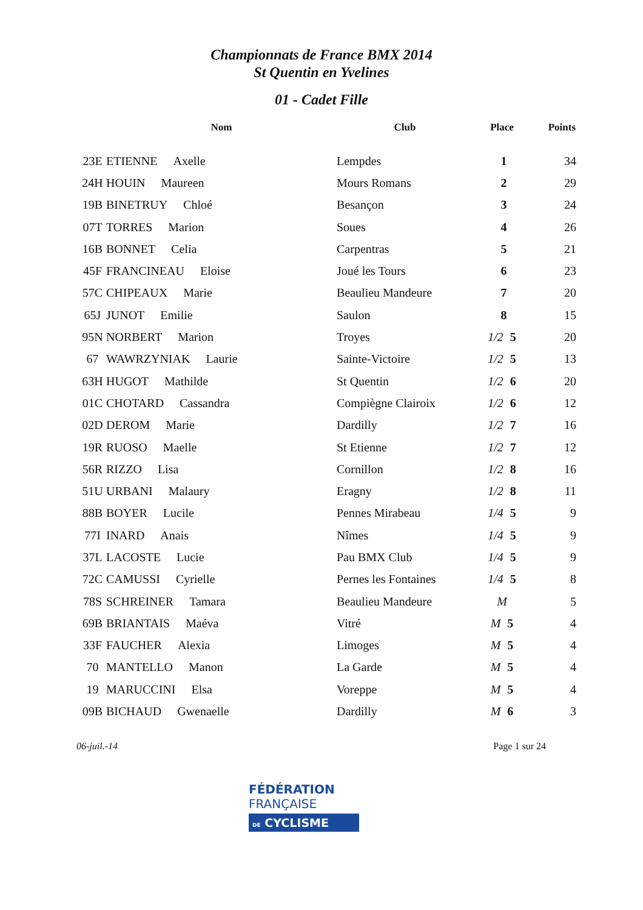Championnats de France BMX 2014
St Quentin en Yvelines
01 - Cadet Fille
| | Nom | Club | Place | Points |
| --- | --- | --- | --- | --- |
| 23E | ETIENNE Axelle | Lempdes | 1 | 34 |
| 24H | HOUIN Maureen | Mours Romans | 2 | 29 |
| 19B | BINETRUY Chloé | Besançon | 3 | 24 |
| 07T | TORRES Marion | Soues | 4 | 26 |
| 16B | BONNET Celia | Carpentras | 5 | 21 |
| 45F | FRANCINEAU Eloise | Joué les Tours | 6 | 23 |
| 57C | CHIPEAUX Marie | Beaulieu Mandeure | 7 | 20 |
| 65J | JUNOT Emilie | Saulon | 8 | 15 |
| 95N | NORBERT Marion | Troyes | 1/2 5 | 20 |
| 67 | WAWRZYNIAK Laurie | Sainte-Victoire | 1/2 5 | 13 |
| 63H | HUGOT Mathilde | St Quentin | 1/2 6 | 20 |
| 01C | CHOTARD Cassandra | Compiègne Clairoix | 1/2 6 | 12 |
| 02D | DEROM Marie | Dardilly | 1/2 7 | 16 |
| 19R | RUOSO Maelle | St Etienne | 1/2 7 | 12 |
| 56R | RIZZO Lisa | Cornillon | 1/2 8 | 16 |
| 51U | URBANI Malaury | Eragny | 1/2 8 | 11 |
| 88B | BOYER Lucile | Pennes Mirabeau | 1/4 5 | 9 |
| 77I | INARD Anais | Nîmes | 1/4 5 | 9 |
| 37L | LACOSTE Lucie | Pau BMX Club | 1/4 5 | 9 |
| 72C | CAMUSSI Cyrielle | Pernes les Fontaines | 1/4 5 | 8 |
| 78S | SCHREINER Tamara | Beaulieu Mandeure | M | 5 |
| 69B | BRIANTAIS Maéva | Vitré | M 5 | 4 |
| 33F | FAUCHER Alexia | Limoges | M 5 | 4 |
| 70 | MANTELLO Manon | La Garde | M 5 | 4 |
| 19 | MARUCCINI Elsa | Voreppe | M 5 | 4 |
| 09B | BICHAUD Gwenaelle | Dardilly | M 6 | 3 |
06-juil.-14 Page 1 sur 24
FÉDÉRATION
FRANÇAISE
DE CYCLISME